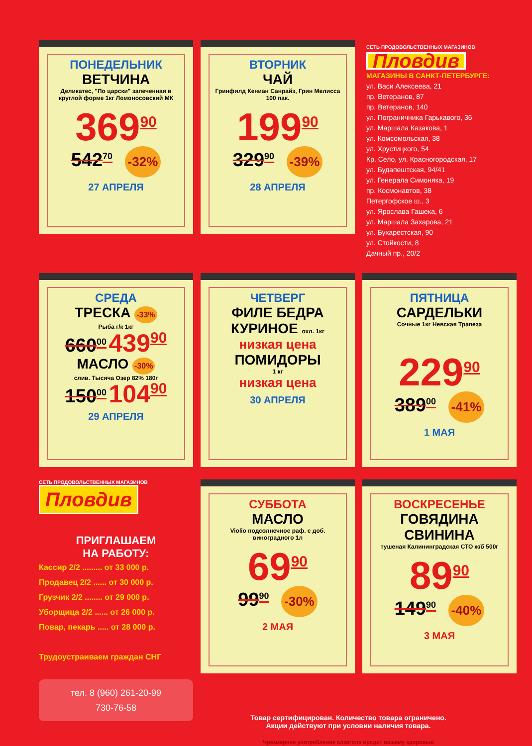ПОНЕДЕЛЬНИК
ВЕТЧИНА
Деликатес, "По царски" запеченная в круглой форме 1кг Ломоносовский МК
369<sup>90</sup>
542<sup>70</sup> -32%
27 АПРЕЛЯ
ВТОРНИК
ЧАЙ
Гринфилд Кениан Санрайз, Грин Мелисса 100 пак.
199<sup>90</sup>
329<sup>90</sup> -39%
28 АПРЕЛЯ
СЕТЬ ПРОДОВОЛЬСТВЕННЫХ МАГАЗИНОВ
Пловдив
МАГАЗИНЫ В САНКТ-ПЕТЕРБУРГЕ:
ул. Васи Алексеева, 21
пр. Ветеранов, 87
пр. Ветеранов, 140
ул. Пограничника Гарькавого, 36
ул. Маршала Казакова, 1
ул. Комсомольская, 38
ул. Хрустицкого, 54
Кр. Село, ул. Красногородская, 17
ул. Будапештская, 94/41
ул. Генерала Симоняка, 19
пр. Космонавтов, 38
Петергофское ш., 3
ул. Ярослава Гашека, 6
ул. Маршала Захарова, 21
ул. Бухарестская, 90
ул. Стойкости, 8
Дачный пр., 20/2
СРЕДА
ТРЕСКА -33%
Рыба г/к 1кг
660<sup>00</sup> 439<sup>90</sup>
МАСЛО -30%
слив. Тысяча Озер 82% 180г
150<sup>00</sup> 104<sup>90</sup>
29 АПРЕЛЯ
ЧЕТВЕРГ
ФИЛЕ БЕДРА КУРИНОЕ охл. 1кг
низкая цена
ПОМИДОРЫ
1 кг
низкая цена
30 АПРЕЛЯ
ПЯТНИЦА
САРДЕЛЬКИ
Сочные 1кг Невская Трапеза
229<sup>90</sup>
389<sup>00</sup> -41%
1 МАЯ
СЕТЬ ПРОДОВОЛЬСТВЕННЫХ МАГАЗИНОВ
Пловдив
ПРИГЛАШАЕМ
НА РАБОТУ:
Кассир 2/2 ......... от 33 000 р.
Продавец 2/2 ...... от 30 000 р.
Грузчик 2/2 ........ от 29 000 р.
Уборщица 2/2 ...... от 26 000 р.
Повар, пекарь ..... от 28 000 р.
Трудоустраиваем граждан СНГ
тел. 8 (960) 261-20-99
730-76-58
СУББОТА
МАСЛО
Violio подсолнечное раф. с доб. виноградного 1л
69<sup>90</sup>
99<sup>90</sup> -30%
2 МАЯ
ВОСКРЕСЕНЬЕ
ГОВЯДИНА СВИНИНА
тушеная Калининградская СТО ж/б 500г
89<sup>90</sup>
149<sup>90</sup> -40%
3 МАЯ
Товар сертифицирован. Количество товара ограничено.
Акции действуют при условии наличия товара.
Чрезмерное употребление алкоголя вредит вашему здоровью